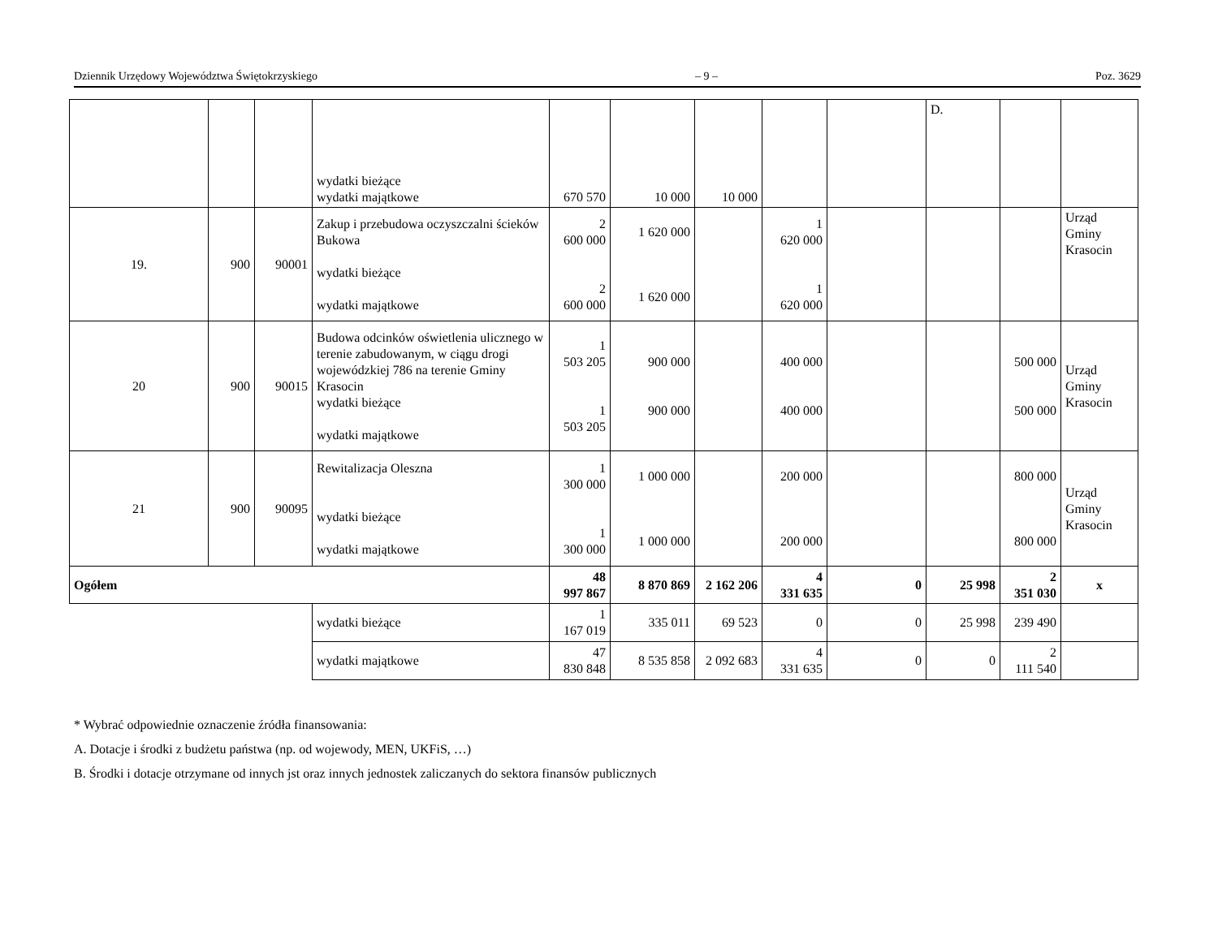Dziennik Urzędowy Województwa Świętokrzyskiego – 9 – Poz. 3629
| | | | wydatki bieżące wydatki majątkowe | 670 570 | 10 000 | 10 000 | | | D. | | |
| 19. | 900 | 90001 | Zakup i przebudowa oczyszczalni ścieków Bukowa wydatki bieżące wydatki majątkowe | 2 600 000 2 600 000 | 1 620 000 1 620 000 | | 1 620 000 1 620 000 | | | | Urząd Gminy Krasocin |
| 20 | 900 | 90015 | Budowa odcinków oświetlenia ulicznego w terenie zabudowanym, w ciągu drogi wojewódzkiej 786 na terenie Gminy Krasocin wydatki bieżące wydatki majątkowe | 1 503 205 1 503 205 | 900 000 900 000 | | 400 000 400 000 | | | 500 000 500 000 | Urząd Gminy Krasocin |
| 21 | 900 | 90095 | Rewitalizacja Oleszna wydatki bieżące wydatki majątkowe | 1 300 000 1 300 000 | 1 000 000 1 000 000 | | 200 000 200 000 | | | 800 000 800 000 | Urząd Gminy Krasocin |
| Ogółem | | | | 48 997 867 | 8 870 869 | 2 162 206 | 4 331 635 | 0 | 25 998 | 2 351 030 | x |
| | | | wydatki bieżące | 1 167 019 | 335 011 | 69 523 | 0 | 0 | 25 998 | 239 490 | |
| | | | wydatki majątkowe | 47 830 848 | 8 535 858 | 2 092 683 | 4 331 635 | 0 | 0 | 2 111 540 | |
* Wybrać odpowiednie oznaczenie źródła finansowania:
A. Dotacje i środki z budżetu państwa (np. od wojewody, MEN, UKFiS, …)
B. Środki i dotacje otrzymane od innych jst oraz innych jednostek zaliczanych do sektora finansów publicznych